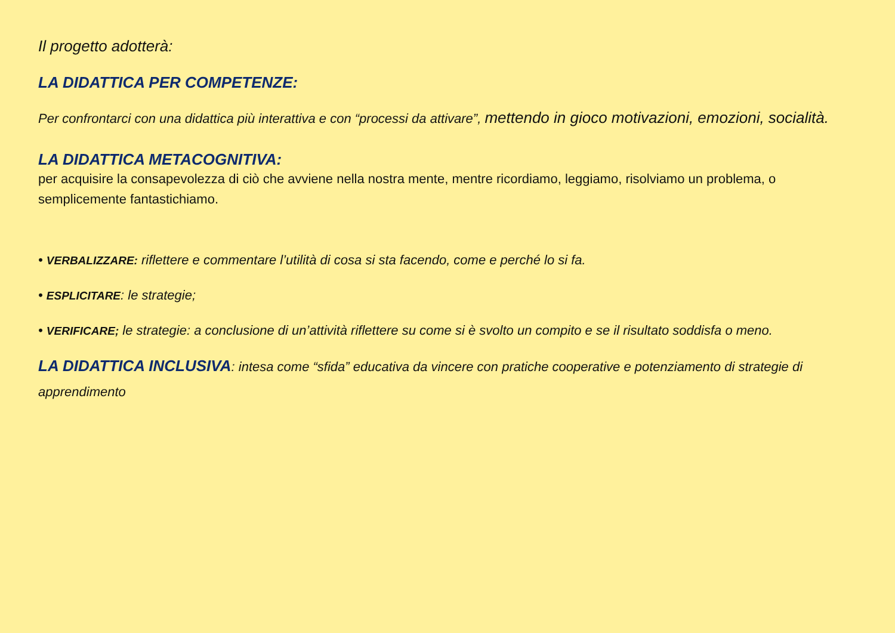Il progetto adotterà:
LA DIDATTICA PER COMPETENZE:
Per confrontarci con una didattica più interattiva e con “processi da attivare”, mettendo in gioco motivazioni, emozioni, socialità.
LA DIDATTICA METACOGNITIVA:
per acquisire la consapevolezza di ciò che avviene nella nostra mente, mentre ricordiamo, leggiamo, risolviamo un problema, o semplicemente fantastichiamo.
• VERBALIZZARE: riflettere e commentare l’utilità di cosa si sta facendo, come e perché lo si fa.
• ESPLICITARE: le strategie;
• VERIFICARE; le strategie: a conclusione di un’attività riflettere su come si è svolto un compito e se il risultato soddisfa o meno.
LA DIDATTICA INCLUSIVA: intesa come “sfida” educativa da vincere con pratiche cooperative e potenziamento di strategie di apprendimento